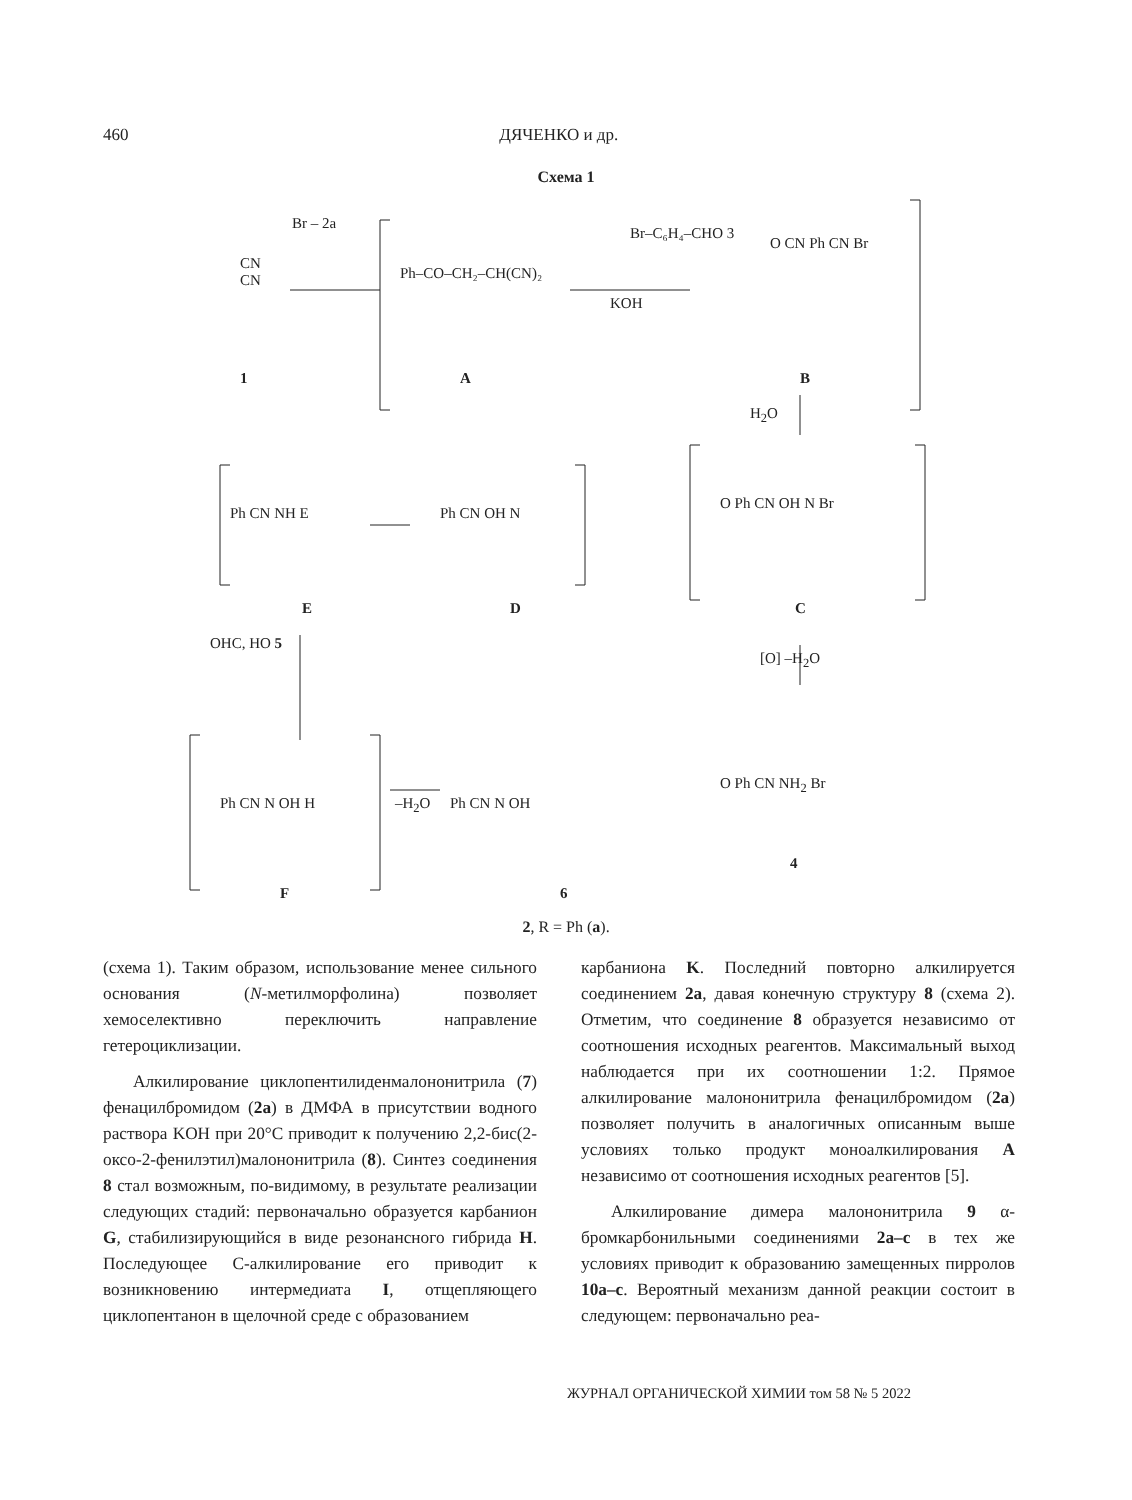460 ДЯЧЕНКО и др.
Схема 1
CN
CN
Br ‒ 2a
Ph‒CO‒CH₂‒CH(CN)₂
Br‒C₆H₄‒CHO 3
KOH
O CN Ph CN Br
1 A B
H<sub>2</sub>O
Ph CN NH E Ph CN OH N
O Ph CN OH N Br
E D C
[O] –H<sub>2</sub>O
OHC, HO 5
Ph CN N OH H –H<sub>2</sub>O Ph CN N OH
O Ph CN NH<sub>2</sub> Br
4
F 6
2, R = Ph (a).
(схема 1). Таким образом, использование менее сильного основания (N-метилморфолина) позволяет хемоселективно переключить направление гетероциклизации.
Алкилирование циклопентилиденмалононитрила (7) фенацилбромидом (2a) в ДМФА в присутствии водного раствора KOH при 20°C приводит к получению 2,2-бис(2-оксо-2-фенилэтил)малононитрила (8). Синтез соединения 8 стал возможным, по-видимому, в результате реализации следующих стадий: первоначально образуется карбанион G, стабилизирующийся в виде резонансного гибрида H. Последующее C-алкилирование его приводит к возникновению интермедиата I, отщепляющего циклопентанон в щелочной среде с образованием
карбаниона K. Последний повторно алкилируется соединением 2a, давая конечную структуру 8 (схема 2). Отметим, что соединение 8 образуется независимо от соотношения исходных реагентов. Максимальный выход наблюдается при их соотношении 1:2. Прямое алкилирование малононитрила фенацилбромидом (2a) позволяет получить в аналогичных описанным выше условиях только продукт моноалкилирования A независимо от соотношения исходных реагентов [5].
Алкилирование димера малононитрила 9 α-бромкарбонильными соединениями 2a–c в тех же условиях приводит к образованию замещенных пирролов 10a–c. Вероятный механизм данной реакции состоит в следующем: первоначально реа-
ЖУРНАЛ ОРГАНИЧЕСКОЙ ХИМИИ том 58 № 5 2022